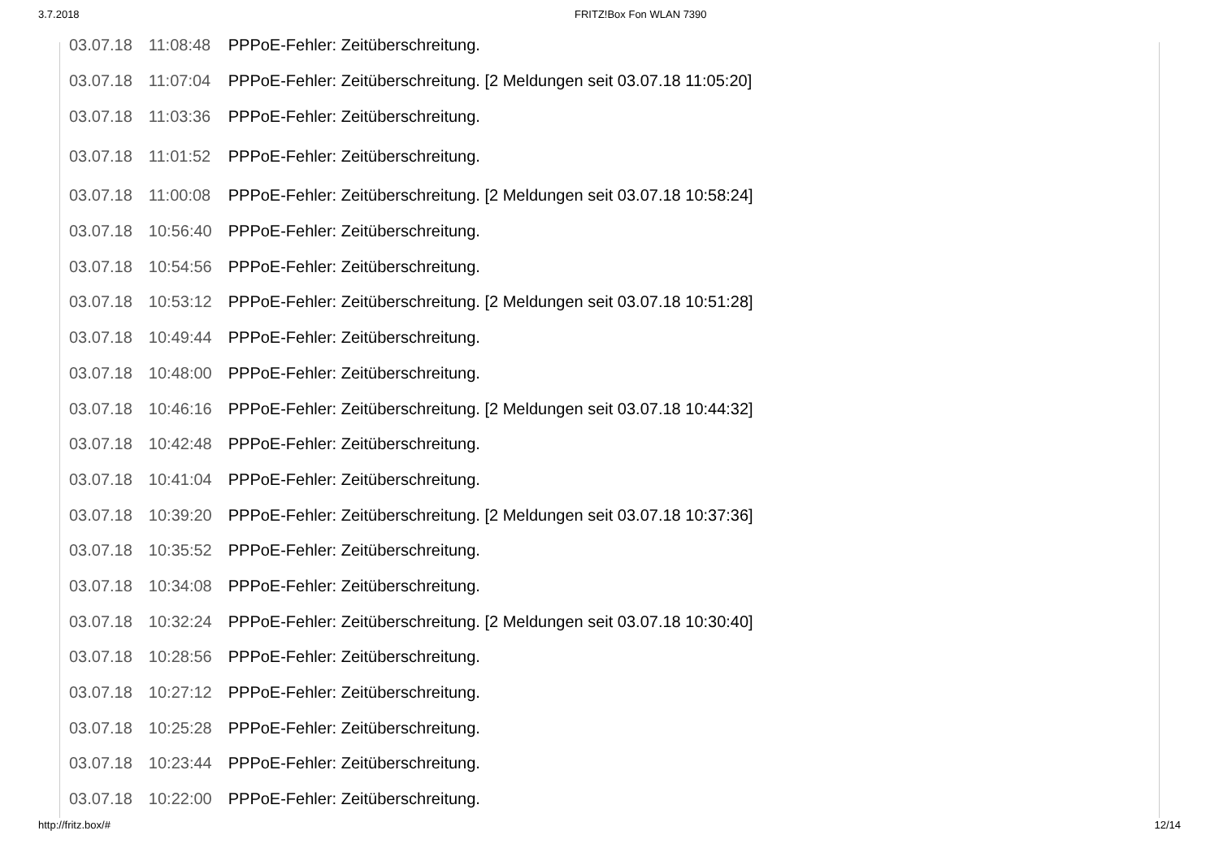3.7.2018 FRITZ!Box Fon WLAN 7390
| 03.07.18 | 11:08:48 | PPPoE-Fehler: Zeitüberschreitung. |
| 03.07.18 | 11:07:04 | PPPoE-Fehler: Zeitüberschreitung. [2 Meldungen seit 03.07.18 11:05:20] |
| 03.07.18 | 11:03:36 | PPPoE-Fehler: Zeitüberschreitung. |
| 03.07.18 | 11:01:52 | PPPoE-Fehler: Zeitüberschreitung. |
| 03.07.18 | 11:00:08 | PPPoE-Fehler: Zeitüberschreitung. [2 Meldungen seit 03.07.18 10:58:24] |
| 03.07.18 | 10:56:40 | PPPoE-Fehler: Zeitüberschreitung. |
| 03.07.18 | 10:54:56 | PPPoE-Fehler: Zeitüberschreitung. |
| 03.07.18 | 10:53:12 | PPPoE-Fehler: Zeitüberschreitung. [2 Meldungen seit 03.07.18 10:51:28] |
| 03.07.18 | 10:49:44 | PPPoE-Fehler: Zeitüberschreitung. |
| 03.07.18 | 10:48:00 | PPPoE-Fehler: Zeitüberschreitung. |
| 03.07.18 | 10:46:16 | PPPoE-Fehler: Zeitüberschreitung. [2 Meldungen seit 03.07.18 10:44:32] |
| 03.07.18 | 10:42:48 | PPPoE-Fehler: Zeitüberschreitung. |
| 03.07.18 | 10:41:04 | PPPoE-Fehler: Zeitüberschreitung. |
| 03.07.18 | 10:39:20 | PPPoE-Fehler: Zeitüberschreitung. [2 Meldungen seit 03.07.18 10:37:36] |
| 03.07.18 | 10:35:52 | PPPoE-Fehler: Zeitüberschreitung. |
| 03.07.18 | 10:34:08 | PPPoE-Fehler: Zeitüberschreitung. |
| 03.07.18 | 10:32:24 | PPPoE-Fehler: Zeitüberschreitung. [2 Meldungen seit 03.07.18 10:30:40] |
| 03.07.18 | 10:28:56 | PPPoE-Fehler: Zeitüberschreitung. |
| 03.07.18 | 10:27:12 | PPPoE-Fehler: Zeitüberschreitung. |
| 03.07.18 | 10:25:28 | PPPoE-Fehler: Zeitüberschreitung. |
| 03.07.18 | 10:23:44 | PPPoE-Fehler: Zeitüberschreitung. |
| 03.07.18 | 10:22:00 | PPPoE-Fehler: Zeitüberschreitung. |
http://fritz.box/# 12/14